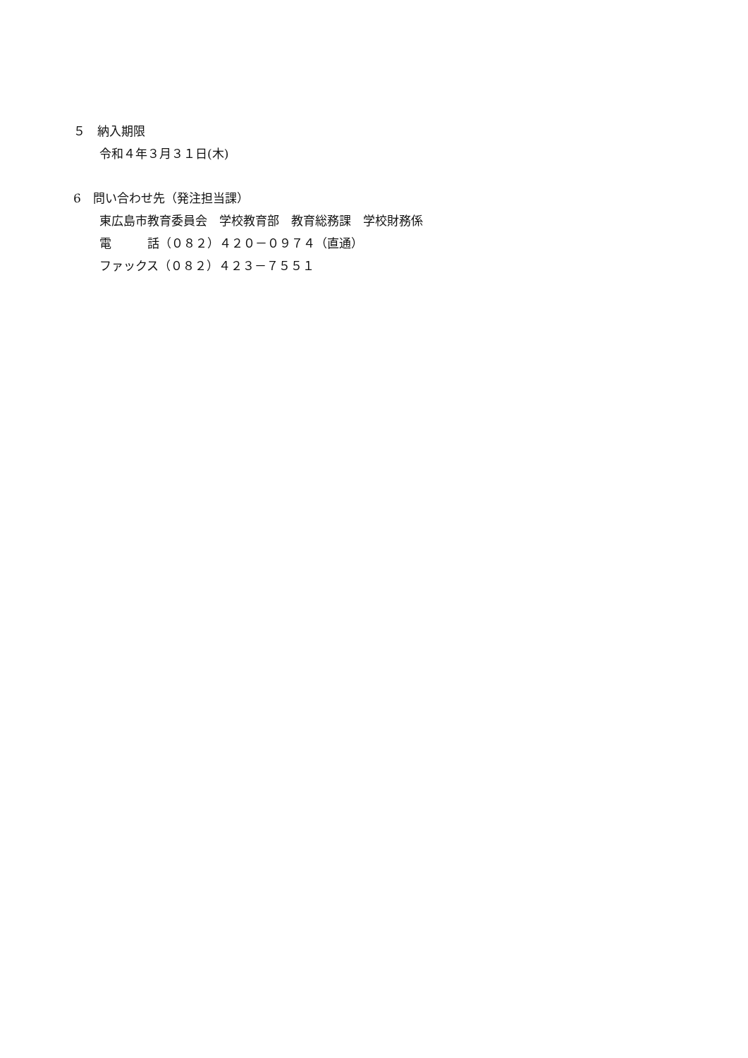５　納入期限
令和４年３月３１日(木)
6　問い合わせ先（発注担当課）
東広島市教育委員会　学校教育部　教育総務課　学校財務係
電　　　話（０８２）４２０－０９７４（直通）
ファックス（０８２）４２３－７５５１